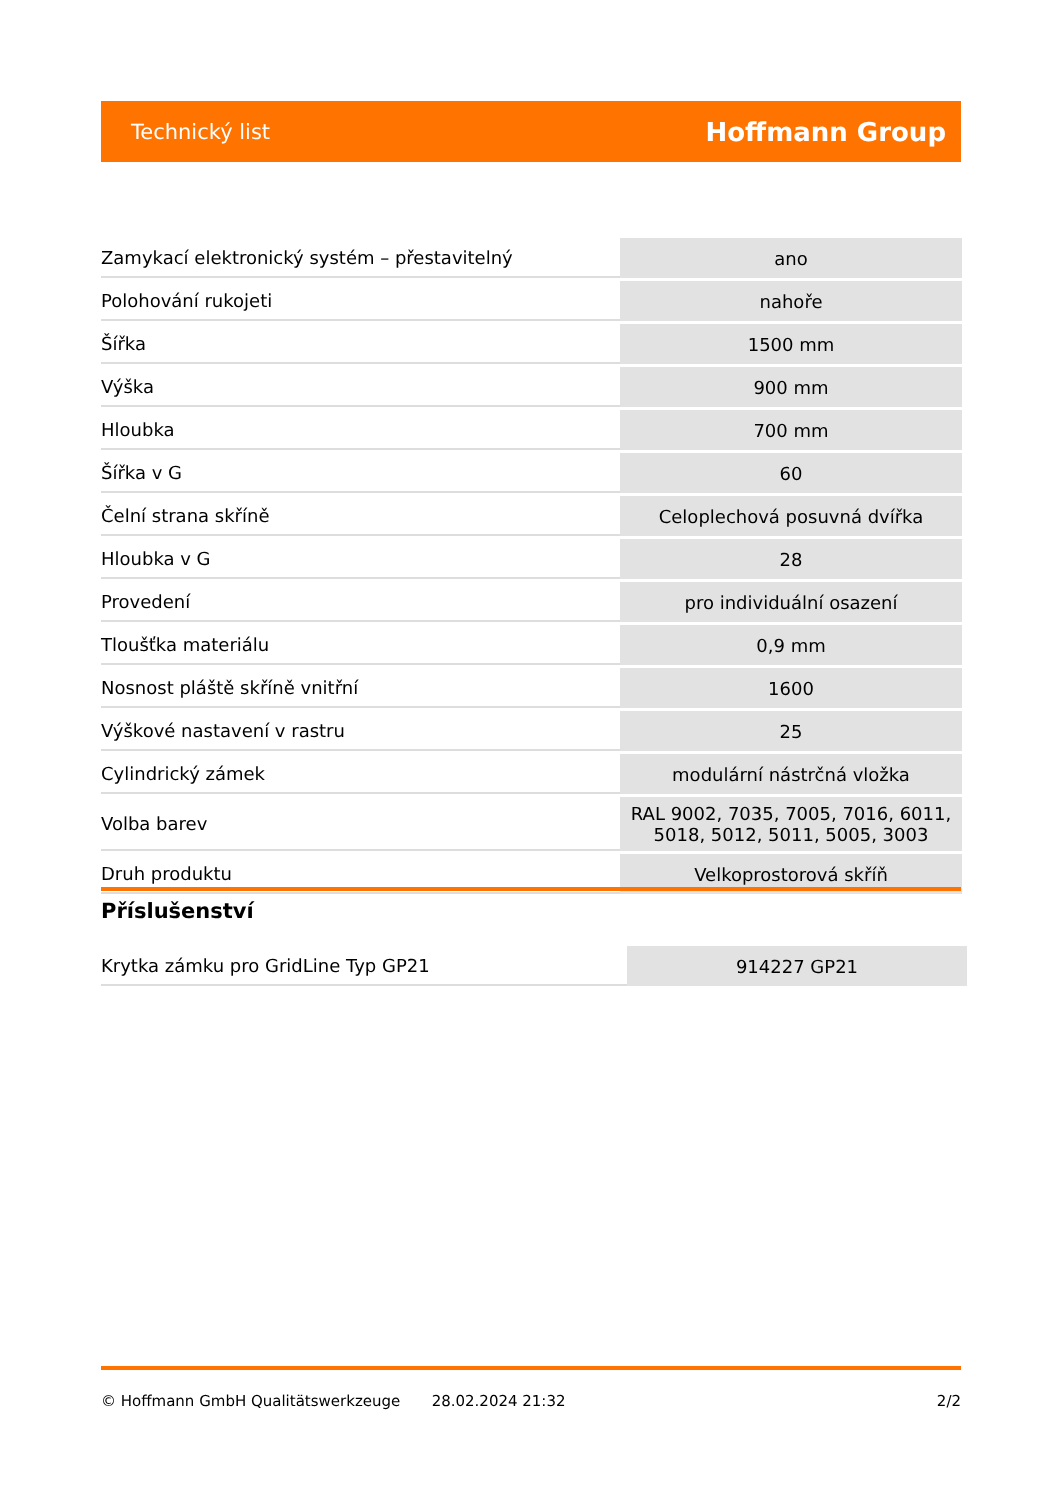Technický list Hoffmann Group
| Zamykací elektronický systém – přestavitelný | ano |
| Polohování rukojeti | nahoře |
| Šířka | 1500 mm |
| Výška | 900 mm |
| Hloubka | 700 mm |
| Šířka v G | 60 |
| Čelní strana skříně | Celoplechová posuvná dvířka |
| Hloubka v G | 28 |
| Provedení | pro individuální osazení |
| Tloušťka materiálu | 0,9 mm |
| Nosnost pláště skříně vnitřní | 1600 |
| Výškové nastavení v rastru | 25 |
| Cylindrický zámek | modulární nástrčná vložka |
| Volba barev | RAL 9002, 7035, 7005, 7016, 6011, 5018, 5012, 5011, 5005, 3003 |
| Druh produktu | Velkoprostorová skříň |
Příslušenství
| Krytka zámku pro GridLine Typ GP21 | 914227 GP21 |
© Hoffmann GmbH Qualitätswerkzeuge 28.02.2024 21:32 2/2